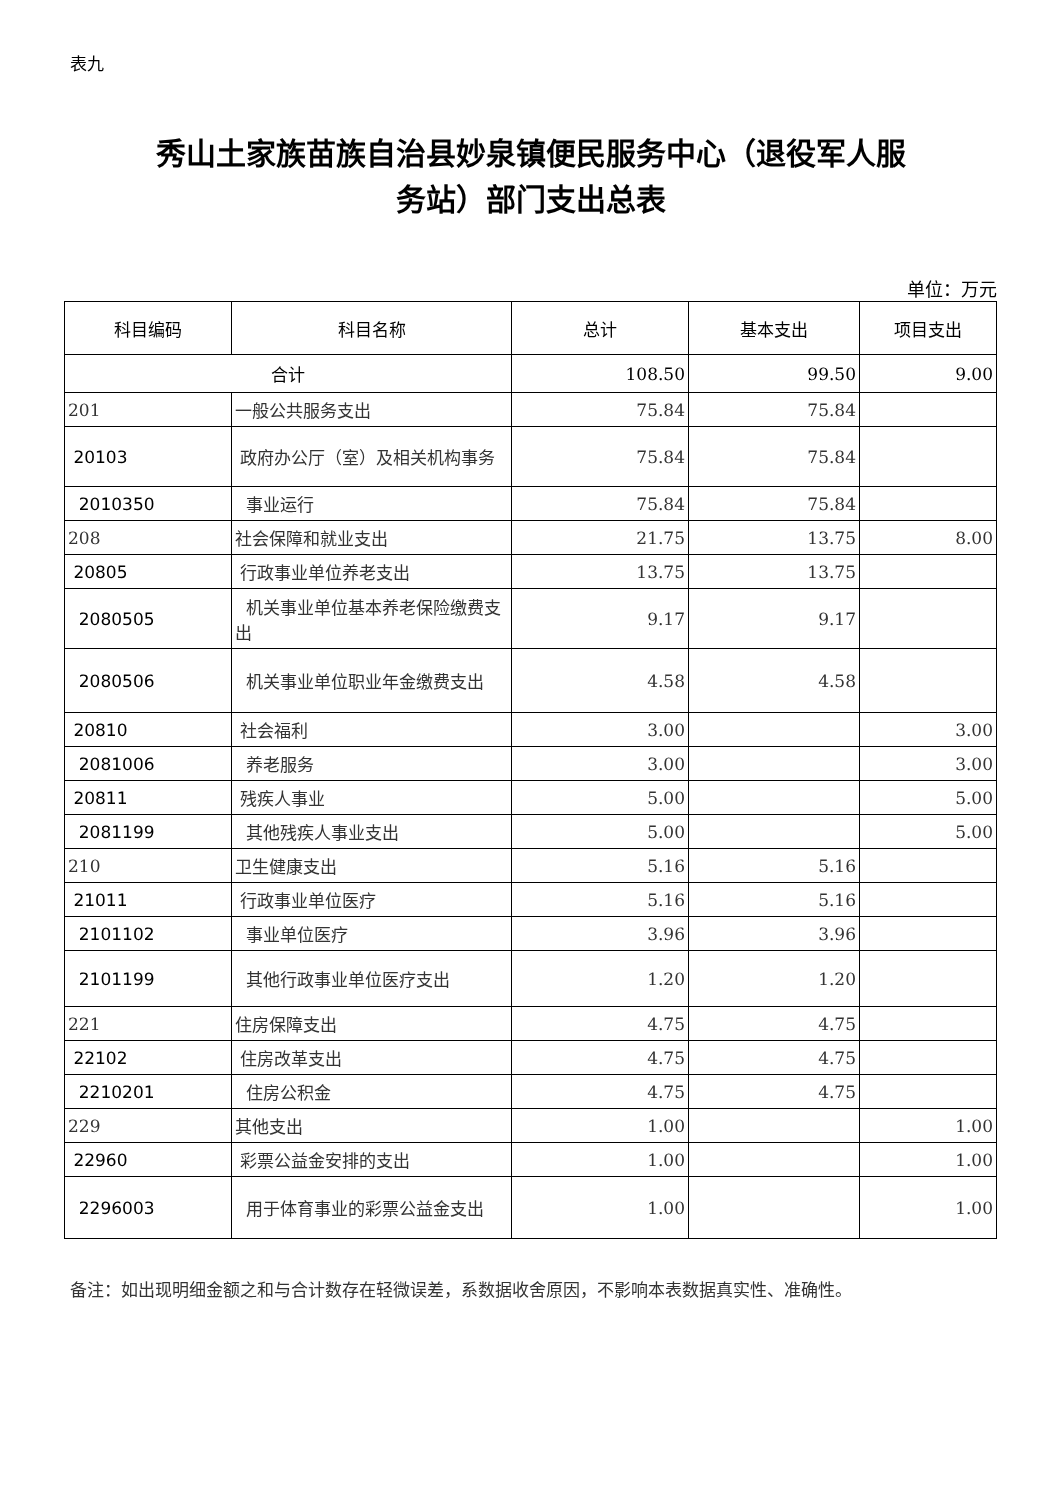表九
秀山土家族苗族自治县妙泉镇便民服务中心（退役军人服
务站）部门支出总表
单位：万元
| 科目编码 | 科目名称 | 总计 | 基本支出 | 项目支出 |
| --- | --- | --- | --- | --- |
| 合计 | | 108.50 | 99.50 | 9.00 |
| 201 | 一般公共服务支出 | 75.84 | 75.84 | |
| 20103 | 政府办公厅（室）及相关机构事务 | 75.84 | 75.84 | |
| 2010350 | 事业运行 | 75.84 | 75.84 | |
| 208 | 社会保障和就业支出 | 21.75 | 13.75 | 8.00 |
| 20805 | 行政事业单位养老支出 | 13.75 | 13.75 | |
| 2080505 | 机关事业单位基本养老保险缴费支出 | 9.17 | 9.17 | |
| 2080506 | 机关事业单位职业年金缴费支出 | 4.58 | 4.58 | |
| 20810 | 社会福利 | 3.00 | | 3.00 |
| 2081006 | 养老服务 | 3.00 | | 3.00 |
| 20811 | 残疾人事业 | 5.00 | | 5.00 |
| 2081199 | 其他残疾人事业支出 | 5.00 | | 5.00 |
| 210 | 卫生健康支出 | 5.16 | 5.16 | |
| 21011 | 行政事业单位医疗 | 5.16 | 5.16 | |
| 2101102 | 事业单位医疗 | 3.96 | 3.96 | |
| 2101199 | 其他行政事业单位医疗支出 | 1.20 | 1.20 | |
| 221 | 住房保障支出 | 4.75 | 4.75 | |
| 22102 | 住房改革支出 | 4.75 | 4.75 | |
| 2210201 | 住房公积金 | 4.75 | 4.75 | |
| 229 | 其他支出 | 1.00 | | 1.00 |
| 22960 | 彩票公益金安排的支出 | 1.00 | | 1.00 |
| 2296003 | 用于体育事业的彩票公益金支出 | 1.00 | | 1.00 |
备注：如出现明细金额之和与合计数存在轻微误差，系数据收舍原因，不影响本表数据真实性、准确性。